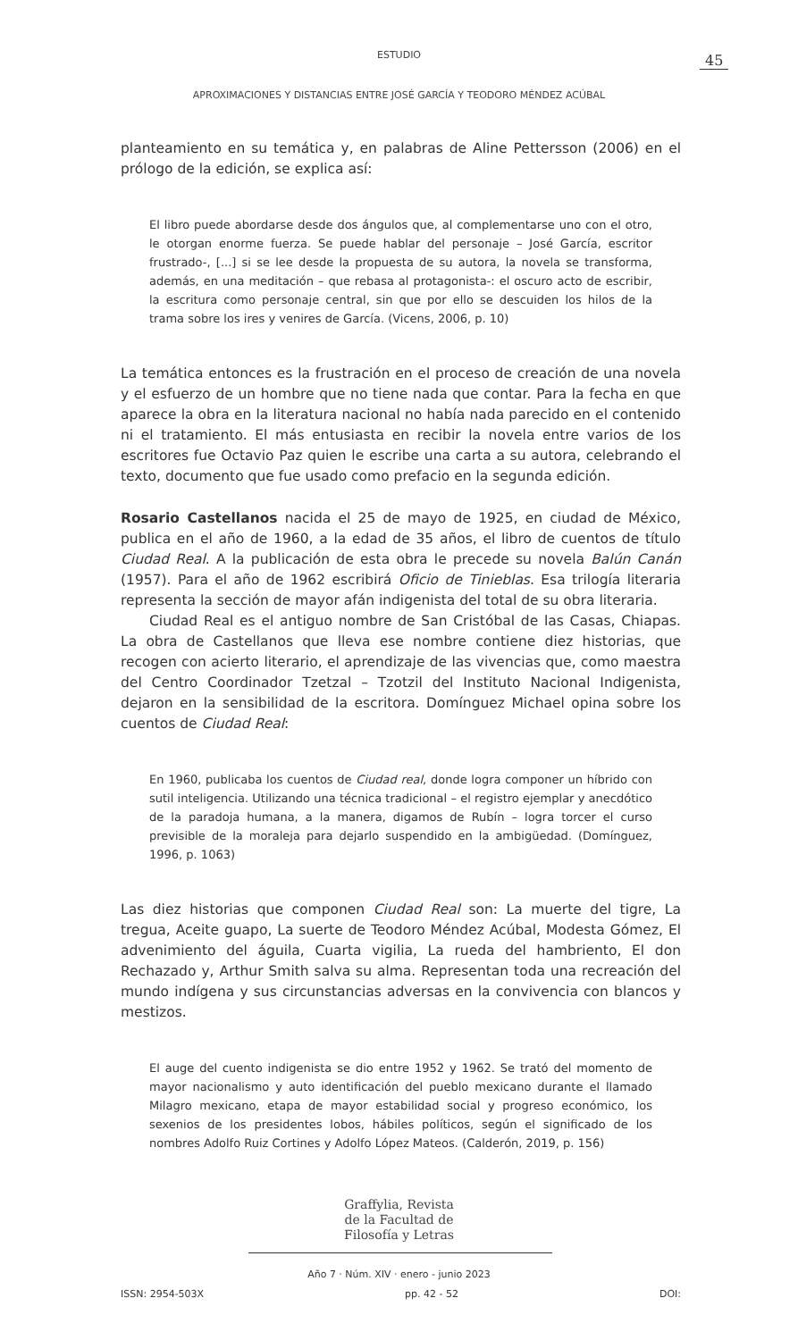ESTUDIO 45
APROXIMACIONES Y DISTANCIAS ENTRE JOSÉ GARCÍA Y TEODORO MÉNDEZ ACÚBAL
planteamiento en su temática y, en palabras de Aline Pettersson (2006) en el prólogo de la edición, se explica así:
El libro puede abordarse desde dos ángulos que, al complementarse uno con el otro, le otorgan enorme fuerza. Se puede hablar del personaje – José García, escritor frustrado-, [...] si se lee desde la propuesta de su autora, la novela se transforma, además, en una meditación – que rebasa al protagonista-: el oscuro acto de escribir, la escritura como personaje central, sin que por ello se descuiden los hilos de la trama sobre los ires y venires de García. (Vicens, 2006, p. 10)
La temática entonces es la frustración en el proceso de creación de una novela y el esfuerzo de un hombre que no tiene nada que contar. Para la fecha en que aparece la obra en la literatura nacional no había nada parecido en el contenido ni el tratamiento. El más entusiasta en recibir la novela entre varios de los escritores fue Octavio Paz quien le escribe una carta a su autora, celebrando el texto, documento que fue usado como prefacio en la segunda edición.
Rosario Castellanos nacida el 25 de mayo de 1925, en ciudad de México, publica en el año de 1960, a la edad de 35 años, el libro de cuentos de título Ciudad Real. A la publicación de esta obra le precede su novela Balún Canán (1957). Para el año de 1962 escribirá Oficio de Tinieblas. Esa trilogía literaria representa la sección de mayor afán indigenista del total de su obra literaria.
Ciudad Real es el antiguo nombre de San Cristóbal de las Casas, Chiapas. La obra de Castellanos que lleva ese nombre contiene diez historias, que recogen con acierto literario, el aprendizaje de las vivencias que, como maestra del Centro Coordinador Tzetzal – Tzotzil del Instituto Nacional Indigenista, dejaron en la sensibilidad de la escritora. Domínguez Michael opina sobre los cuentos de Ciudad Real:
En 1960, publicaba los cuentos de Ciudad real, donde logra componer un híbrido con sutil inteligencia. Utilizando una técnica tradicional – el registro ejemplar y anecdótico de la paradoja humana, a la manera, digamos de Rubín – logra torcer el curso previsible de la moraleja para dejarlo suspendido en la ambigüedad. (Domínguez, 1996, p. 1063)
Las diez historias que componen Ciudad Real son: La muerte del tigre, La tregua, Aceite guapo, La suerte de Teodoro Méndez Acúbal, Modesta Gómez, El advenimiento del águila, Cuarta vigilia, La rueda del hambriento, El don Rechazado y, Arthur Smith salva su alma. Representan toda una recreación del mundo indígena y sus circunstancias adversas en la convivencia con blancos y mestizos.
El auge del cuento indigenista se dio entre 1952 y 1962. Se trató del momento de mayor nacionalismo y auto identificación del pueblo mexicano durante el llamado Milagro mexicano, etapa de mayor estabilidad social y progreso económico, los sexenios de los presidentes lobos, hábiles políticos, según el significado de los nombres Adolfo Ruiz Cortines y Adolfo López Mateos. (Calderón, 2019, p. 156)
Graffylia, Revista
de la Facultad de
Filosofía y Letras
Año 7 · Núm. XIV · enero - junio 2023
ISSN: 2954-503X pp. 42 - 52 DOI: